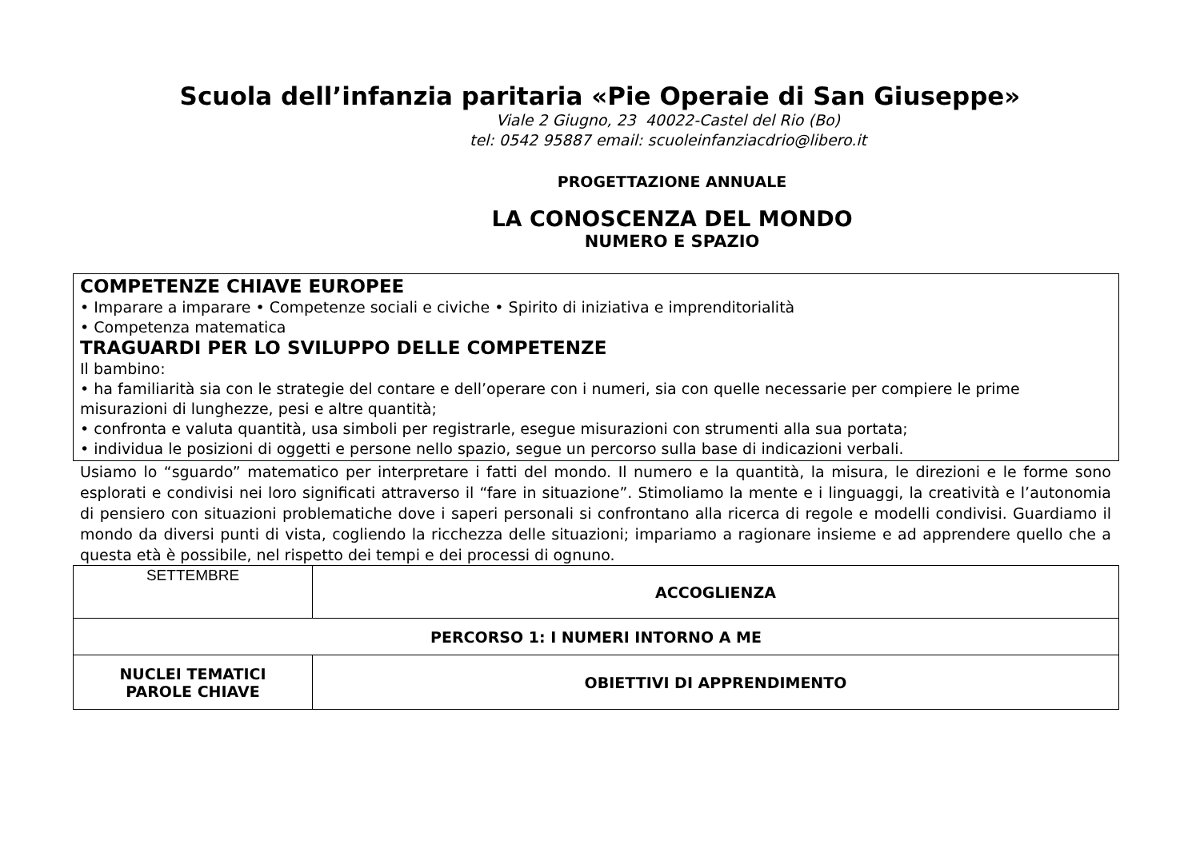Scuola dell’infanzia paritaria «Pie Operaie di San Giuseppe»
Viale 2 Giugno, 23 40022-Castel del Rio (Bo)
tel: 0542 95887 email: scuoleinfanziacdrio@libero.it
PROGETTAZIONE ANNUALE
LA CONOSCENZA DEL MONDO
NUMERO E SPAZIO
COMPETENZE CHIAVE EUROPEE
• Imparare a imparare • Competenze sociali e civiche • Spirito di iniziativa e imprenditorialità
• Competenza matematica
TRAGUARDI PER LO SVILUPPO DELLE COMPETENZE
Il bambino:
• ha familiarità sia con le strategie del contare e dell’operare con i numeri, sia con quelle necessarie per compiere le prime misurazioni di lunghezze, pesi e altre quantità;
• confronta e valuta quantità, usa simboli per registrarle, esegue misurazioni con strumenti alla sua portata;
• individua le posizioni di oggetti e persone nello spazio, segue un percorso sulla base di indicazioni verbali.
Usiamo lo “sguardo” matematico per interpretare i fatti del mondo. Il numero e la quantità, la misura, le direzioni e le forme sono esplorati e condivisi nei loro significati attraverso il “fare in situazione”. Stimoliamo la mente e i linguaggi, la creatività e l’autonomia di pensiero con situazioni problematiche dove i saperi personali si confrontano alla ricerca di regole e modelli condivisi. Guardiamo il mondo da diversi punti di vista, cogliendo la ricchezza delle situazioni; impariamo a ragionare insieme e ad apprendere quello che a questa età è possibile, nel rispetto dei tempi e dei processi di ognuno.
| SETTEMBRE | ACCOGLIENZA |
| PERCORSO 1: I NUMERI INTORNO A ME | |
| NUCLEI TEMATICI PAROLE CHIAVE | OBIETTIVI DI APPRENDIMENTO |